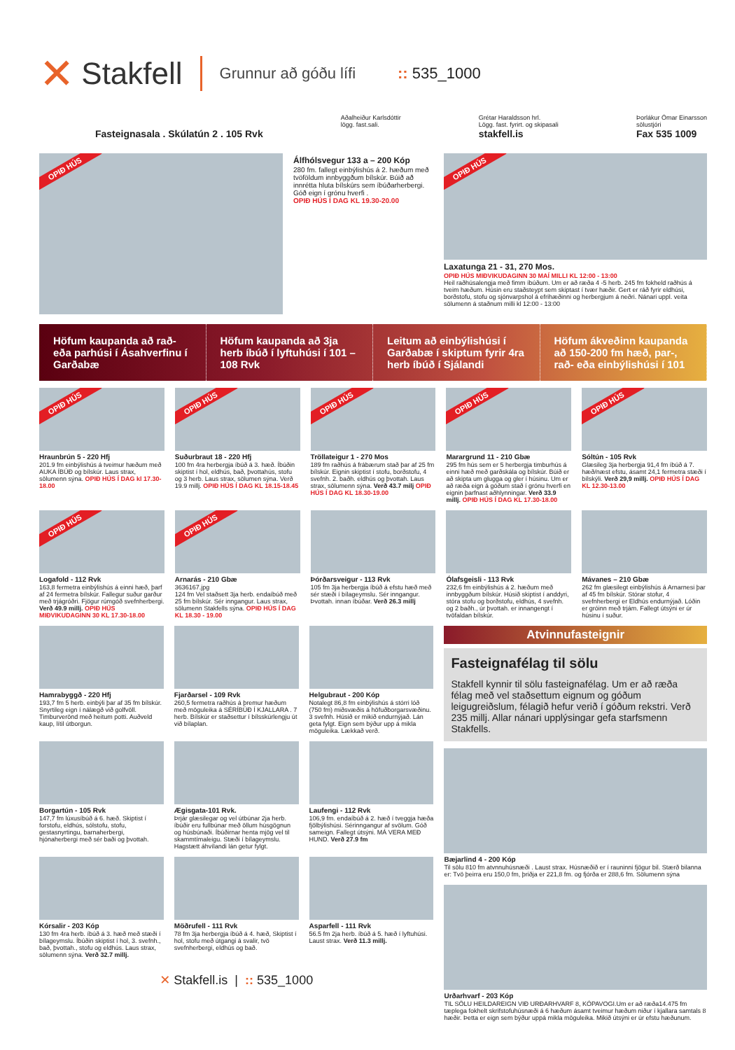✕
Stakfell
Grunnur að góðu lífi :: 535_1000
Fasteignasala . Skúlatún 2 . 105 Rvk
Aðalheiður Karlsdóttir
lögg. fast.sali.
Grétar Haraldsson hrl.
Lögg. fast. fyrirt. og skipasali
stakfell.is
Þorlákur Ómar Einarsson
sölustjóri
Fax 535 1009
OPIÐ HÚS
Álfhólsvegur 133 a – 200 Kóp
280 fm. fallegt einbýlishús á 2. hæðum með tvöföldum innbyggðum bílskúr. Búið að innrétta hluta bílskúrs sem íbúðarherbergi. Góð eign í grónu hverfi .
OPIÐ HÚS Í DAG KL 19.30-20.00
OPIÐ HÚS
Laxatunga 21 - 31, 270 Mos.
OPIÐ HÚS MIÐVIKUDAGINN 30 MAÍ MILLI KL 12:00 - 13:00
Heil raðhúsalengja með fimm íbúðum. Um er að ræða 4 -5 herb. 245 fm fokheld raðhús á tveim hæðum. Húsin eru staðsteypt sem skiptast í tvær hæðir. Gert er ráð fyrir eldhúsi, borðstofu, stofu og sjónvarpshol á efrihæðinni og herbergjum á neðri. Nánari uppl. veita sölumenn á staðnum milli kl 12:00 - 13:00
Höfum kaupanda að rað- eða parhúsi í Ásahverfinu í Garðabæ
Höfum kaupanda að 3ja herb íbúð í lyftuhúsi í 101 – 108 Rvk
Leitum að einbýlishúsi í Garðabæ í skiptum fyrir 4ra herb íbúð í Sjálandi
Höfum ákveðinn kaupanda að 150-200 fm hæð, par-, rað- eða einbýlishúsi í 101
OPIÐ HÚS
Hraunbrún 5 - 220 Hfj
201.9 fm einbýlishús á tveimur hæðum með AUKA ÍBÚÐ og bílskúr. Laus strax, sölumenn sýna. OPIÐ HÚS Í DAG kl 17.30-18.00
OPIÐ HÚS
Suðurbraut 18 - 220 Hfj
100 fm 4ra herbergja íbúð á 3. hæð. Íbúðin skiptist í hol, eldhús, bað, þvottahús, stofu og 3 herb. Laus strax, sölumen sýna. Verð 19.9 millj. OPIÐ HÚS Í DAG KL 18.15-18.45
OPIÐ HÚS
Tröllateigur 1 - 270 Mos
189 fm raðhús á frábærum stað þar af 25 fm bílskúr. Eignin skiptist í stofu, borðstofu, 4 svefnh. 2. baðh. eldhús og þvottah. Laus strax, sölumenn sýna. Verð 43.7 milj OPIÐ HÚS Í DAG KL 18.30-19.00
OPIÐ HÚS
Marargrund 11 - 210 Gbæ
295 fm hús sem er 5 herbergja timburhús á einni hæð með garðskála og bílskúr. Búið er að skipta um glugga og gler í húsinu. Um er að ræða eign á góðum stað í grónu hverfi en eignin þarfnast aðhlynningar. Verð 33.9 millj. OPIÐ HÚS Í DAG KL 17.30-18.00
OPIÐ HÚS
Sóltún - 105 Rvk
Glæsileg 3ja herbergja 91,4 fm íbúð á 7. hæð/næst efstu, ásamt 24,1 fermetra stæði í bílskýli. Verð 29,9 millj. OPIÐ HÚS Í DAG KL 12.30-13.00
OPIÐ HÚS
Logafold - 112 Rvk
163,8 fermetra einbýlishús á einni hæð, þarf af 24 fermetra bílskúr. Fallegur suður garður með trjágróðri. Fjögur rúmgóð svefnherbergi. Verð 49.9 millj. OPIÐ HÚS MIÐVIKUDAGINN 30 KL 17.30-18.00
OPIÐ HÚS
Arnarás - 210 Gbæ
3636167.jpg
124 fm Vel staðsett 3ja herb. endaíbúð með 25 fm bílskúr. Sér inngangur. Laus strax, sölumenn Stakfells sýna. OPIÐ HÚS Í DAG KL 18.30 - 19.00
Þórðarsveigur - 113 Rvk
105 fm 3ja herbergja íbúð á efstu hæð með sér stæði í bílageymslu. Sér inngangur. Þvottah. innan íbúðar. Verð 26.3 millj
Ólafsgeisli - 113 Rvk
232,6 fm einbýlishús á 2. hæðum með innbyggðum bílskúr. Húsið skiptist í anddyri, stóra stofu og borðstofu, eldhús, 4 svefnh. og 2 baðh., úr þvottah. er innangengt í tvöfaldan bílskúr.
Mávanes – 210 Gbæ
262 fm glæsilegt einbýlishús á Arnarnesi þar af 45 fm bílskúr. Stórar stofur, 4 svefnherbergi er Eldhús endurnýjað. Lóðin er gróinn með trjám. Fallegt útsýni er úr húsinu í suður.
Hamrabyggð - 220 Hfj
193,7 fm 5 herb. einbýli þar af 35 fm bílskúr. Snyrtileg eign í nálægð við golfvöll. Timburverönd með heitum potti. Auðveld kaup, lítil útborgun.
Fjarðarsel - 109 Rvk
260,5 fermetra raðhús á þremur hæðum með möguleika á SÉRÍBÚÐ Í KJALLARA . 7 herb. Bílskúr er staðsettur í bílsskúrlengju út við bílaplan.
Helgubraut - 200 Kóp
Notalegt 86,8 fm einbýlishús á stórri lóð (750 fm) miðsvæðis á höfuðborgarsvæðinu. 3 svefnh. Húsið er mikið endurnýjað. Lán geta fylgt. Eign sem býður upp á mikla möguleika. Lækkað verð.
Borgartún - 105 Rvk
147,7 fm lúxusíbúð á 6. hæð. Skiptist í forstofu, eldhús, sólstofu, stofu, gestasnyrtingu, barnaherbergi, hjónaherbergi með sér baði og þvottah.
Ægisgata-101 Rvk.
Þrjár glæsilegar og vel útbúnar 2ja herb. íbúðir eru fullbúnar með öllum húsgögnun og húsbúnaði. Íbúðirnar henta mjög vel til skammtímaleigu. Stæði í bílageymslu. Hagstætt áhvílandi lán getur fylgt.
Laufengi - 112 Rvk
106,9 fm. endaíbúð á 2. hæð í tveggja hæða fjölbýlishúsi. Sérinngangur af svölum. Góð sameign. Fallegt útsýni. MÁ VERA MEÐ HUND. Verð 27.9 fm
Kórsalir - 203 Kóp
130 fm 4ra herb. íbúð á 3. hæð með stæði í bílageymslu. Íbúðin skiptist í hol, 3. svefnh., bað, þvottah., stofu og eldhús. Laus strax, sölumenn sýna. Verð 32.7 millj.
Möðrufell - 111 Rvk
78 fm 3ja herbergja íbúð á 4. hæð, Skiptist í hol, stofu með útgangi á svalir, tvö svefnherbergi, eldhús og bað.
Asparfell - 111 Rvk
56.5 fm 2ja herb. íbúð á 5. hæð í lyftuhúsi. Laust strax. Verð 11.3 millj.
✕ Stakfell.is | :: 535_1000
Atvinnufasteignir
Fasteignafélag til sölu
Stakfell kynnir til sölu fasteignafélag. Um er að ræða félag með vel staðsettum eignum og góðum leigugreiðslum, félagið hefur verið í góðum rekstri. Verð 235 millj. Allar nánari upplýsingar gefa starfsmenn Stakfells.
Bæjarlind 4 - 200 Kóp
Til sölu 810 fm atvnnuhúsnæði . Laust strax. Húsnæðið er í rauninni fjögur bil. Stærð bilanna er: Tvö þeirra eru 150,0 fm, þriðja er 221,8 fm. og fjórða er 288,6 fm. Sölumenn sýna
Urðarhvarf - 203 Kóp
TIL SÖLU HEILDAREIGN VIÐ URÐARHVARF 8, KÓPAVOGI.Um er að ræða14.475 fm tæplega fokhelt skrifstofuhúsnæði á 6 hæðum ásamt tveimur hæðum niður í kjallara samtals 8 hæðir. Þetta er eign sem býður uppá mikla möguleika. Mikið útsýni er úr efstu hæðunum.